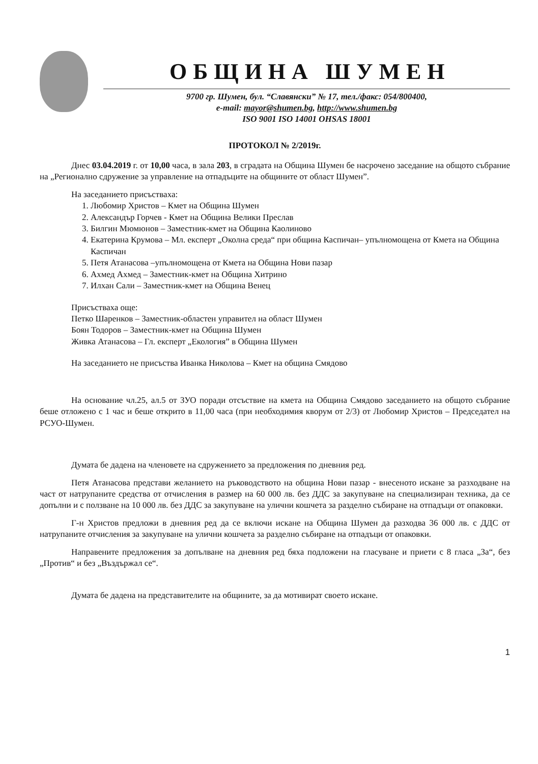ОБЩИНА ШУМЕН
9700 гр. Шумен, бул. “Славянски” № 17, тел./факс: 054/800400,
e-mail: mayor@shumen.bg, http://www.shumen.bg
ISO 9001 ISO 14001 OHSAS 18001
ПРОТОКОЛ № 2/2019г.
Днес 03.04.2019 г. от 10,00 часа, в зала 203, в сградата на Община Шумен бе насрочено заседание на общото събрание на „Регионално сдружение за управление на отпадъците на общините от област Шумен”.
На заседанието присъстваха:
1. Любомир Христов – Кмет на Община Шумен
2. Александър Горчев - Кмет на Община Велики Преслав
3. Билгин Мюмюнов – Заместник-кмет на Община Каолиново
4. Екатерина Крумова – Мл. експерт „Околна среда“ при община Каспичан– упълномощена от Кмета на Община Каспичан
5. Петя Атанасова –упълномощена от Кмета на Община Нови пазар
6. Ахмед Ахмед – Заместник-кмет на Община Хитрино
7. Илхан Сали – Заместник-кмет на Община Венец
Присъстваха още:
Петко Шаренков – Заместник-областен управител на област Шумен
Боян Тодоров – Заместник-кмет на Община Шумен
Живка Атанасова – Гл. експерт „Екология” в Община Шумен
На заседанието не присъства Иванка Николова – Кмет на община Смядово
На основание чл.25, ал.5 от ЗУО поради отсъствие на кмета на Община Смядово заседанието на общото събрание беше отложено с 1 час и беше открито в 11,00 часа (при необходимия кворум от 2/3) от Любомир Христов – Председател на РСУО-Шумен.
Думата бе дадена на членовете на сдружението за предложения по дневния ред.
Петя Атанасова представи желанието на ръководството на община Нови пазар - внесеното искане за разходване на част от натрупаните средства от отчисления в размер на 60 000 лв. без ДДС за закупуване на специализиран техника, да се допълни и с ползване на 10 000 лв. без ДДС за закупуване на улични кошчета за разделно събиране на отпадъци от опаковки.
Г-н Христов предложи в дневния ред да се включи искане на Община Шумен да разходва 36 000 лв. с ДДС от натрупаните отчисления за закупуване на улични кошчета за разделно събиране на отпадъци от опаковки.
Направените предложения за допълване на дневния ред бяха подложени на гласуване и приети с 8 гласа „За“, без „Против“ и без „Въздържал се“.
Думата бе дадена на представителите на общините, за да мотивират своето искане.
1